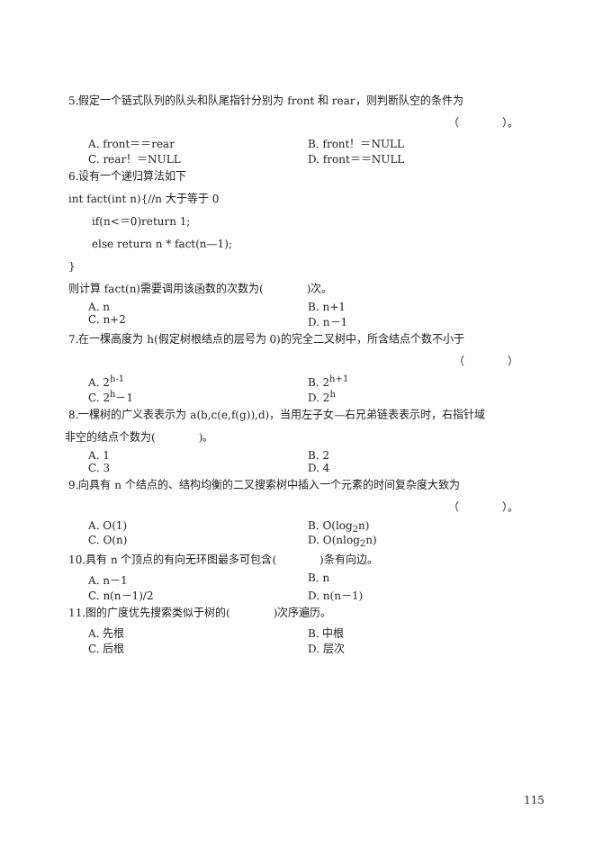5.假定一个链式队列的队头和队尾指针分别为 front 和 rear，则判断队空的条件为
（　　　　）。
A. front＝＝rear B. front！＝NULL
C. rear！＝NULL D. front＝＝NULL
6.设有一个递归算法如下
int fact(int n){//n 大于等于 0
if(n<＝0)return 1;
else return n * fact(n—1);
}
则计算 fact(n)需要调用该函数的次数为(　　　　)次。
A. n B. n+1
C. n+2 D. n－1
7.在一棵高度为 h(假定树根结点的层号为 0)的完全二叉树中，所含结点个数不小于
（　　　　）
A. 2<sup>h-1</sup> B. 2<sup>h+1</sup>
C. 2<sup>h</sup>－1 D. 2<sup>h</sup>
8.一棵树的广义表表示为 a(b,c(e,f(g)),d)，当用左子女—右兄弟链表表示时，右指针域
非空的结点个数为(　　　　)。
A. 1 B. 2
C. 3 D. 4
9.向具有 n 个结点的、结构均衡的二叉搜索树中插入一个元素的时间复杂度大致为
（　　　　）。
A. O(1) B. O(log<sub>2</sub>n)
C. O(n) D. O(nlog<sub>2</sub>n)
10.具有 n 个顶点的有向无环图最多可包含(　　　　)条有向边。
A. n－1 B. n
C. n(n－1)/2 D. n(n－1)
11.图的广度优先搜索类似于树的(　　　　)次序遍历。
A. 先根 B. 中根
C. 后根 D. 层次
115